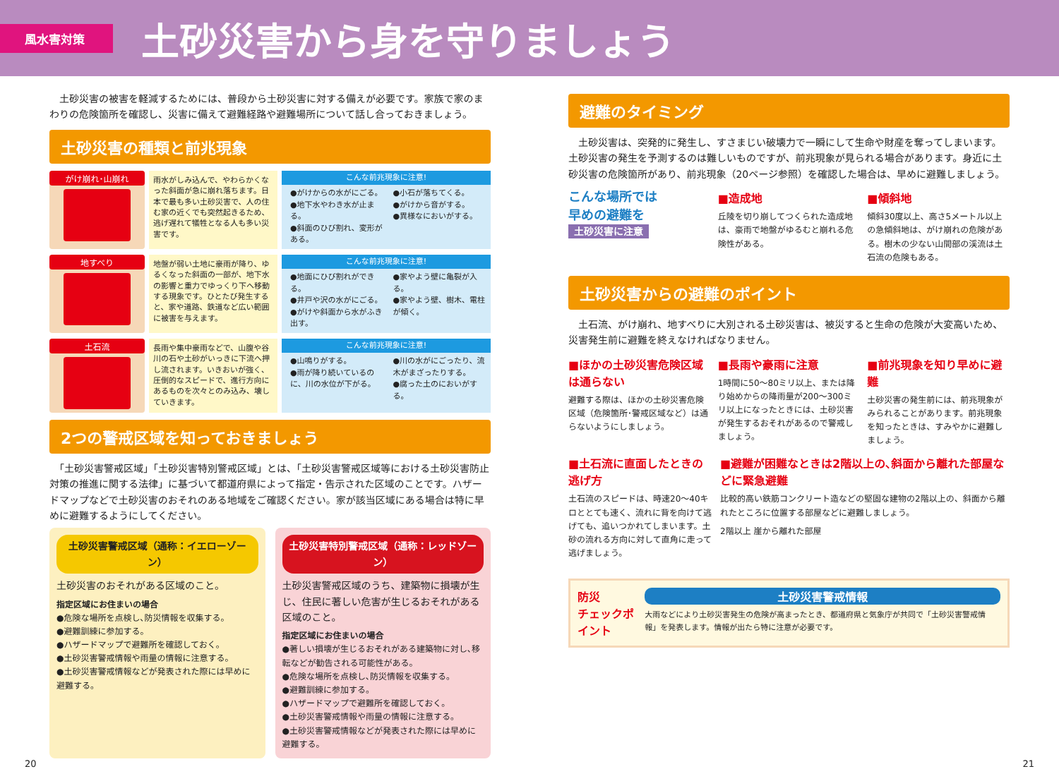風水害対策 土砂災害から身を守りましょう
　土砂災害の被害を軽減するためには、普段から土砂災害に対する備えが必要です。家族で家のまわりの危険箇所を確認し、災害に備えて避難経路や避難場所について話し合っておきましょう。
土砂災害の種類と前兆現象
がけ崩れ･山崩れ
雨水がしみ込んで、やわらかくなった斜面が急に崩れ落ちます。日本で最も多い土砂災害で、人の住む家の近くでも突然起きるため、逃げ遅れて犠牲となる人も多い災害です。
こんな前兆現象に注意!
●がけからの水がにごる。
●地下水やわき水が止まる。
●斜面のひび割れ、変形がある。
●小石が落ちてくる。
●がけから音がする。
●異様なにおいがする。
地すべり
地盤が弱い土地に豪雨が降り、ゆるくなった斜面の一部が、地下水の影響と重力でゆっくり下へ移動する現象です。ひとたび発生すると、家や道路、鉄道など広い範囲に被害を与えます。
こんな前兆現象に注意!
●地面にひび割れができる。
●井戸や沢の水がにごる。
●がけや斜面から水がふき出す。
●家やよう壁に亀裂が入る。
●家やよう壁、樹木、電柱が傾く。
土石流
長雨や集中豪雨などで、山腹や谷川の石や土砂がいっきに下流へ押し流されます。いきおいが強く、圧倒的なスピードで、進行方向にあるものを次々とのみ込み、壊していきます。
こんな前兆現象に注意!
●山鳴りがする。
●雨が降り続いているのに、川の水位が下がる。
●川の水がにごったり、流木がまざったりする。
●腐った土のにおいがする。
2つの警戒区域を知っておきましょう
　「土砂災害警戒区域」「土砂災害特別警戒区域」とは、「土砂災害警戒区域等における土砂災害防止対策の推進に関する法律」に基づいて都道府県によって指定・告示された区域のことです。ハザードマップなどで土砂災害のおそれのある地域をご確認ください。家が該当区域にある場合は特に早めに避難するようにしてください。
土砂災害警戒区域（通称：イエローゾーン）
土砂災害のおそれがある区域のこと。
指定区域にお住まいの場合
●危険な場所を点検し､防災情報を収集する。
●避難訓練に参加する。
●ハザードマップで避難所を確認しておく。
●土砂災害警戒情報や雨量の情報に注意する。
●土砂災害警戒情報などが発表された際には早めに避難する。
土砂災害特別警戒区域（通称：レッドゾーン）
土砂災害警戒区域のうち、建築物に損壊が生じ、住民に著しい危害が生じるおそれがある区域のこと。
指定区域にお住まいの場合
●著しい損壊が生じるおそれがある建築物に対し､移転などが勧告される可能性がある。
●危険な場所を点検し､防災情報を収集する。
●避難訓練に参加する。
●ハザードマップで避難所を確認しておく。
●土砂災害警戒情報や雨量の情報に注意する。
●土砂災害警戒情報などが発表された際には早めに避難する。
避難のタイミング
　土砂災害は、突発的に発生し、すさまじい破壊力で一瞬にして生命や財産を奪ってしまいます。土砂災害の発生を予測するのは難しいものですが、前兆現象が見られる場合があります。身近に土砂災害の危険箇所があり、前兆現象（20ページ参照）を確認した場合は、早めに避難しましょう。
こんな場所では
早めの避難を
土砂災害に注意
■造成地
丘陵を切り崩してつくられた造成地は、豪雨で地盤がゆるむと崩れる危険性がある。
■傾斜地
傾斜30度以上、高さ5メートル以上の急傾斜地は、がけ崩れの危険がある。樹木の少ない山間部の渓流は土石流の危険もある。
土砂災害からの避難のポイント
　土石流、がけ崩れ、地すべりに大別される土砂災害は、被災すると生命の危険が大変高いため、災害発生前に避難を終えなければなりません。
■ほかの土砂災害危険区域は通らない
避難する際は、ほかの土砂災害危険区域（危険箇所･警戒区域など）は通らないようにしましょう。
■長雨や豪雨に注意
1時間に50～80ミリ以上、または降り始めからの降雨量が200～300ミリ以上になったときには、土砂災害が発生するおそれがあるので警戒しましょう。
■前兆現象を知り早めに避難
土砂災害の発生前には、前兆現象がみられることがあります。前兆現象を知ったときは、すみやかに避難しましょう。
■土石流に直面したときの逃げ方
土石流のスピードは、時速20～40キロととても速く、流れに背を向けて逃げても、追いつかれてしまいます。土砂の流れる方向に対して直角に走って逃げましょう。
■避難が困難なときは2階以上の､斜面から離れた部屋などに緊急避難
比較的高い鉄筋コンクリート造などの堅固な建物の2階以上の、斜面から離れたところに位置する部屋などに避難しましょう。
2階以上 崖から離れた部屋
防災
チェックポイント
土砂災害警戒情報
大雨などにより土砂災害発生の危険が高まったとき、都道府県と気象庁が共同で「土砂災害警戒情報」を発表します。情報が出たら特に注意が必要です。
20 21